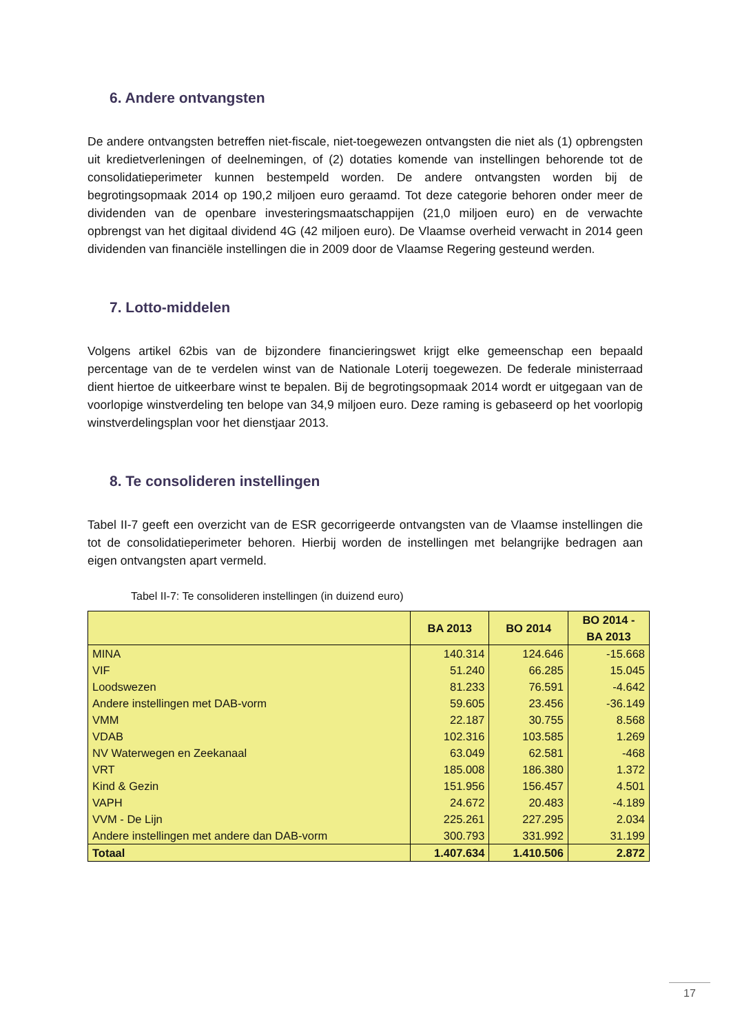6. Andere ontvangsten
De andere ontvangsten betreffen niet-fiscale, niet-toegewezen ontvangsten die niet als (1) opbrengsten uit kredietverleningen of deelnemingen, of (2) dotaties komende van instellingen behorende tot de consolidatieperimeter kunnen bestempeld worden. De andere ontvangsten worden bij de begrotingsopmaak 2014 op 190,2 miljoen euro geraamd. Tot deze categorie behoren onder meer de dividenden van de openbare investeringsmaatschappijen (21,0 miljoen euro) en de verwachte opbrengst van het digitaal dividend 4G (42 miljoen euro). De Vlaamse overheid verwacht in 2014 geen dividenden van financiële instellingen die in 2009 door de Vlaamse Regering gesteund werden.
7. Lotto-middelen
Volgens artikel 62bis van de bijzondere financieringswet krijgt elke gemeenschap een bepaald percentage van de te verdelen winst van de Nationale Loterij toegewezen. De federale ministerraad dient hiertoe de uitkeerbare winst te bepalen. Bij de begrotingsopmaak 2014 wordt er uitgegaan van de voorlopige winstverdeling ten belope van 34,9 miljoen euro. Deze raming is gebaseerd op het voorlopig winstverdelingsplan voor het dienstjaar 2013.
8. Te consolideren instellingen
Tabel II-7 geeft een overzicht van de ESR gecorrigeerde ontvangsten van de Vlaamse instellingen die tot de consolidatieperimeter behoren. Hierbij worden de instellingen met belangrijke bedragen aan eigen ontvangsten apart vermeld.
Tabel II-7: Te consolideren instellingen (in duizend euro)
| | BA 2013 | BO 2014 | BO 2014 - BA 2013 |
| --- | --- | --- | --- |
| MINA | 140.314 | 124.646 | -15.668 |
| VIF | 51.240 | 66.285 | 15.045 |
| Loodswezen | 81.233 | 76.591 | -4.642 |
| Andere instellingen met DAB-vorm | 59.605 | 23.456 | -36.149 |
| VMM | 22.187 | 30.755 | 8.568 |
| VDAB | 102.316 | 103.585 | 1.269 |
| NV Waterwegen en Zeekanaal | 63.049 | 62.581 | -468 |
| VRT | 185.008 | 186.380 | 1.372 |
| Kind & Gezin | 151.956 | 156.457 | 4.501 |
| VAPH | 24.672 | 20.483 | -4.189 |
| VVM - De Lijn | 225.261 | 227.295 | 2.034 |
| Andere instellingen met andere dan DAB-vorm | 300.793 | 331.992 | 31.199 |
| Totaal | 1.407.634 | 1.410.506 | 2.872 |
17